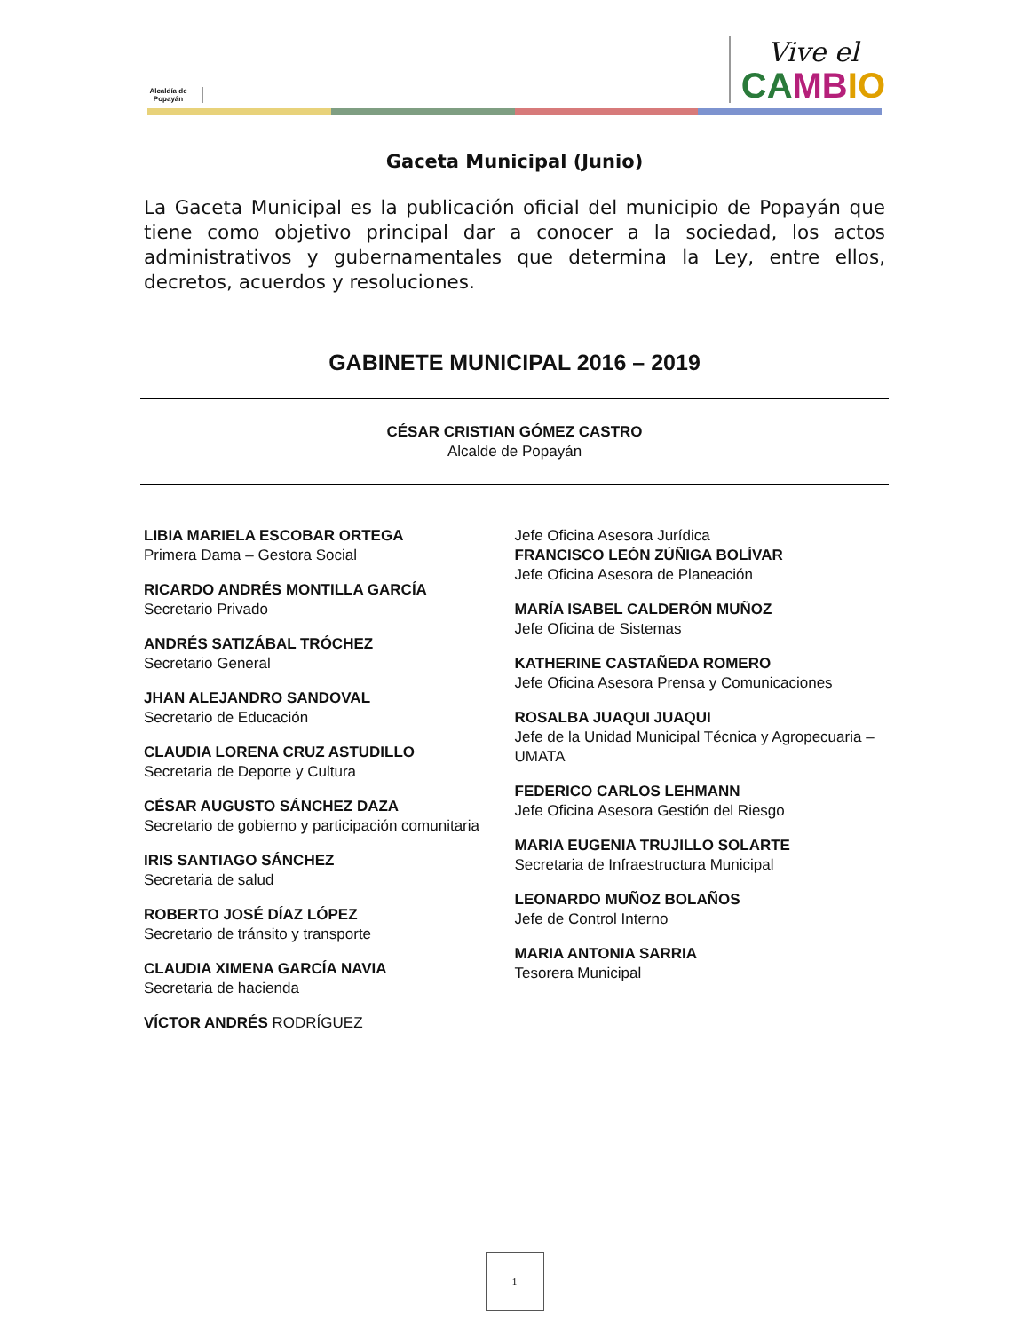Alcaldía de Popayán
Vive el
CA MB IO
Gaceta Municipal (Junio)
La Gaceta Municipal es la publicación oficial del municipio de Popayán que tiene como objetivo principal dar a conocer a la sociedad, los actos administrativos y gubernamentales que determina la Ley, entre ellos, decretos, acuerdos y resoluciones.
GABINETE MUNICIPAL 2016 – 2019
CÉSAR CRISTIAN GÓMEZ CASTRO
Alcalde de Popayán
LIBIA MARIELA ESCOBAR ORTEGA
Primera Dama – Gestora Social
RICARDO ANDRÉS MONTILLA GARCÍA
Secretario Privado
ANDRÉS SATIZÁBAL TRÓCHEZ
Secretario General
JHAN ALEJANDRO SANDOVAL
Secretario de Educación
CLAUDIA LORENA CRUZ ASTUDILLO
Secretaria de Deporte y Cultura
CÉSAR AUGUSTO SÁNCHEZ DAZA
Secretario de gobierno y participación comunitaria
IRIS SANTIAGO SÁNCHEZ
Secretaria de salud
ROBERTO JOSÉ DÍAZ LÓPEZ
Secretario de tránsito y transporte
CLAUDIA XIMENA GARCÍA NAVIA
Secretaria de hacienda
VÍCTOR ANDRÉS RODRÍGUEZ
Jefe Oficina Asesora Jurídica
FRANCISCO LEÓN ZÚÑIGA BOLÍVAR
Jefe Oficina Asesora de Planeación
MARÍA ISABEL CALDERÓN MUÑOZ
Jefe Oficina de Sistemas
KATHERINE CASTAÑEDA ROMERO
Jefe Oficina Asesora Prensa y Comunicaciones
ROSALBA JUAQUI JUAQUI
Jefe de la Unidad Municipal Técnica y Agropecuaria – UMATA
FEDERICO CARLOS LEHMANN
Jefe Oficina Asesora Gestión del Riesgo
MARIA EUGENIA TRUJILLO SOLARTE
Secretaria de Infraestructura Municipal
LEONARDO MUÑOZ BOLAÑOS
Jefe de Control Interno
MARIA ANTONIA SARRIA
Tesorera Municipal
1